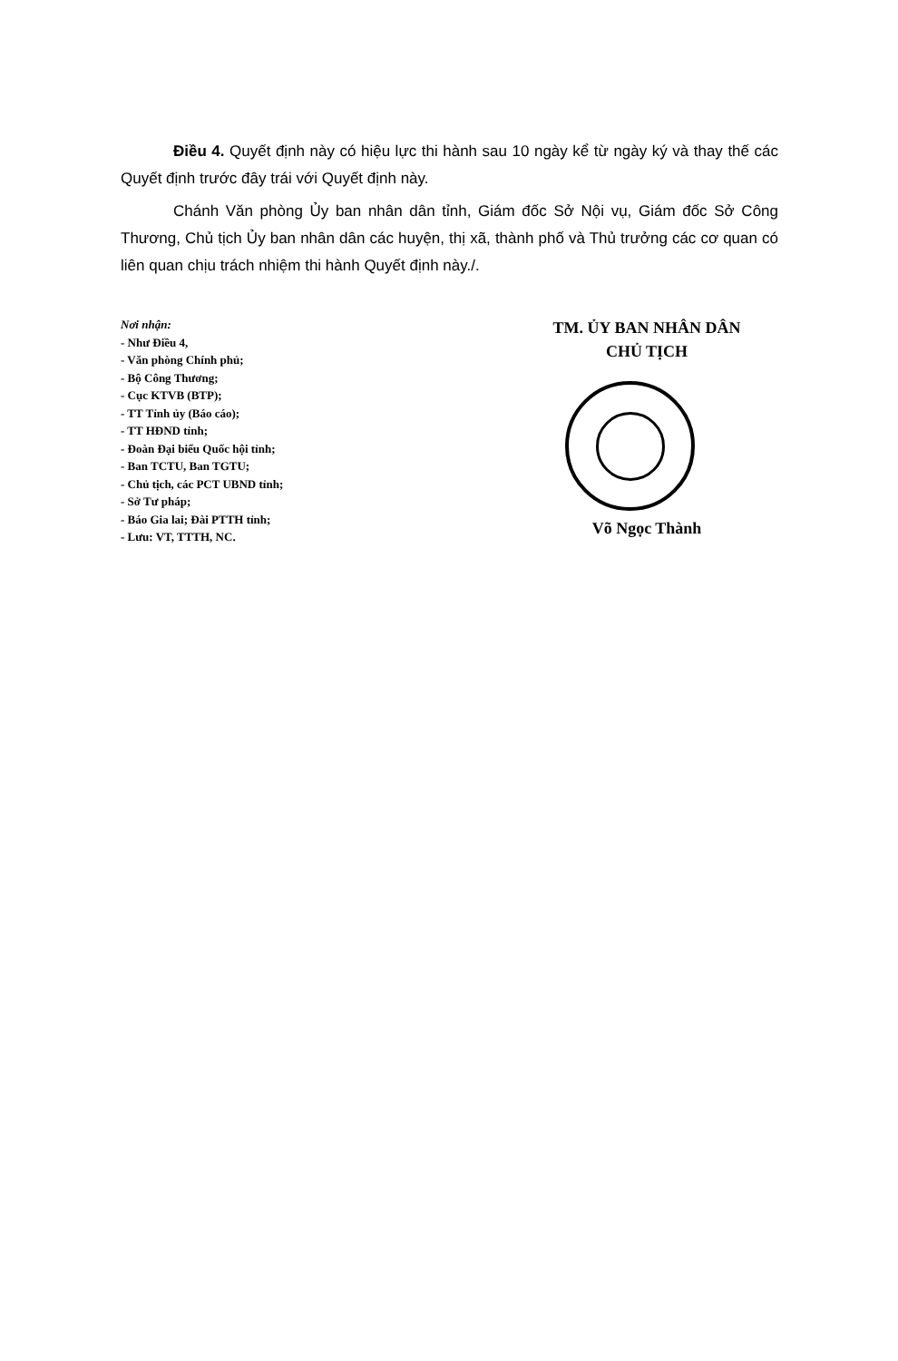Điều 4. Quyết định này có hiệu lực thi hành sau 10 ngày kể từ ngày ký và thay thế các Quyết định trước đây trái với Quyết định này.
Chánh Văn phòng Ủy ban nhân dân tỉnh, Giám đốc Sở Nội vụ, Giám đốc Sở Công Thương, Chủ tịch Ủy ban nhân dân các huyện, thị xã, thành phố và Thủ trưởng các cơ quan có liên quan chịu trách nhiệm thi hành Quyết định này./.
Nơi nhận:
- Như Điều 4,
- Văn phòng Chính phủ;
- Bộ Công Thương;
- Cục KTVB (BTP);
- TT Tỉnh ủy (Báo cáo);
- TT HĐND tỉnh;
- Đoàn Đại biểu Quốc hội tỉnh;
- Ban TCTU, Ban TGTU;
- Chủ tịch, các PCT UBND tỉnh;
- Sở Tư pháp;
- Báo Gia lai; Đài PTTH tỉnh;
- Lưu: VT, TTTH, NC.
TM. ỦY BAN NHÂN DÂN
CHỦ TỊCH
Võ Ngọc Thành